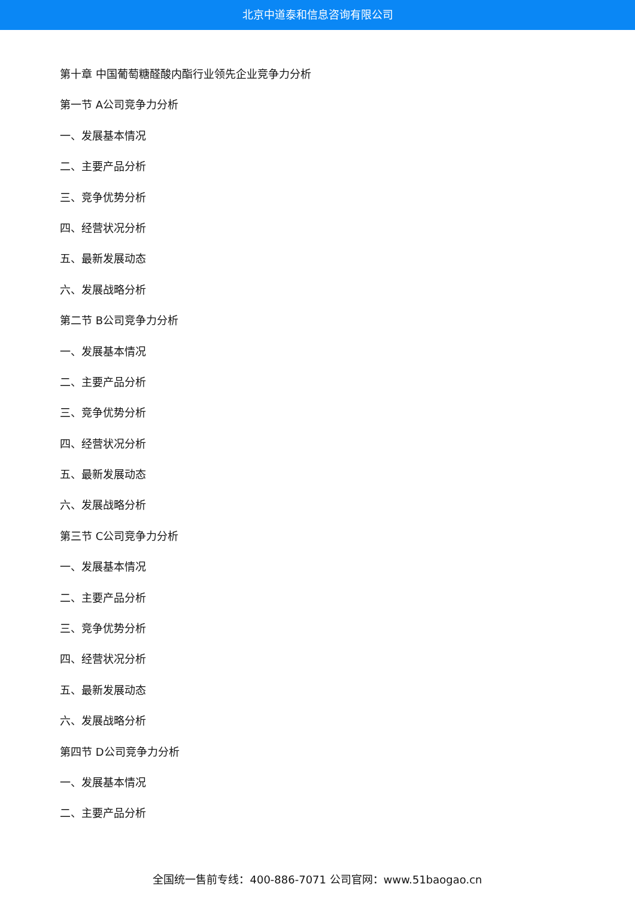北京中道泰和信息咨询有限公司
第十章 中国葡萄糖醛酸内酯行业领先企业竞争力分析
第一节 A公司竞争力分析
一、发展基本情况
二、主要产品分析
三、竞争优势分析
四、经营状况分析
五、最新发展动态
六、发展战略分析
第二节 B公司竞争力分析
一、发展基本情况
二、主要产品分析
三、竞争优势分析
四、经营状况分析
五、最新发展动态
六、发展战略分析
第三节 C公司竞争力分析
一、发展基本情况
二、主要产品分析
三、竞争优势分析
四、经营状况分析
五、最新发展动态
六、发展战略分析
第四节 D公司竞争力分析
一、发展基本情况
二、主要产品分析
全国统一售前专线：400-886-7071 公司官网：www.51baogao.cn